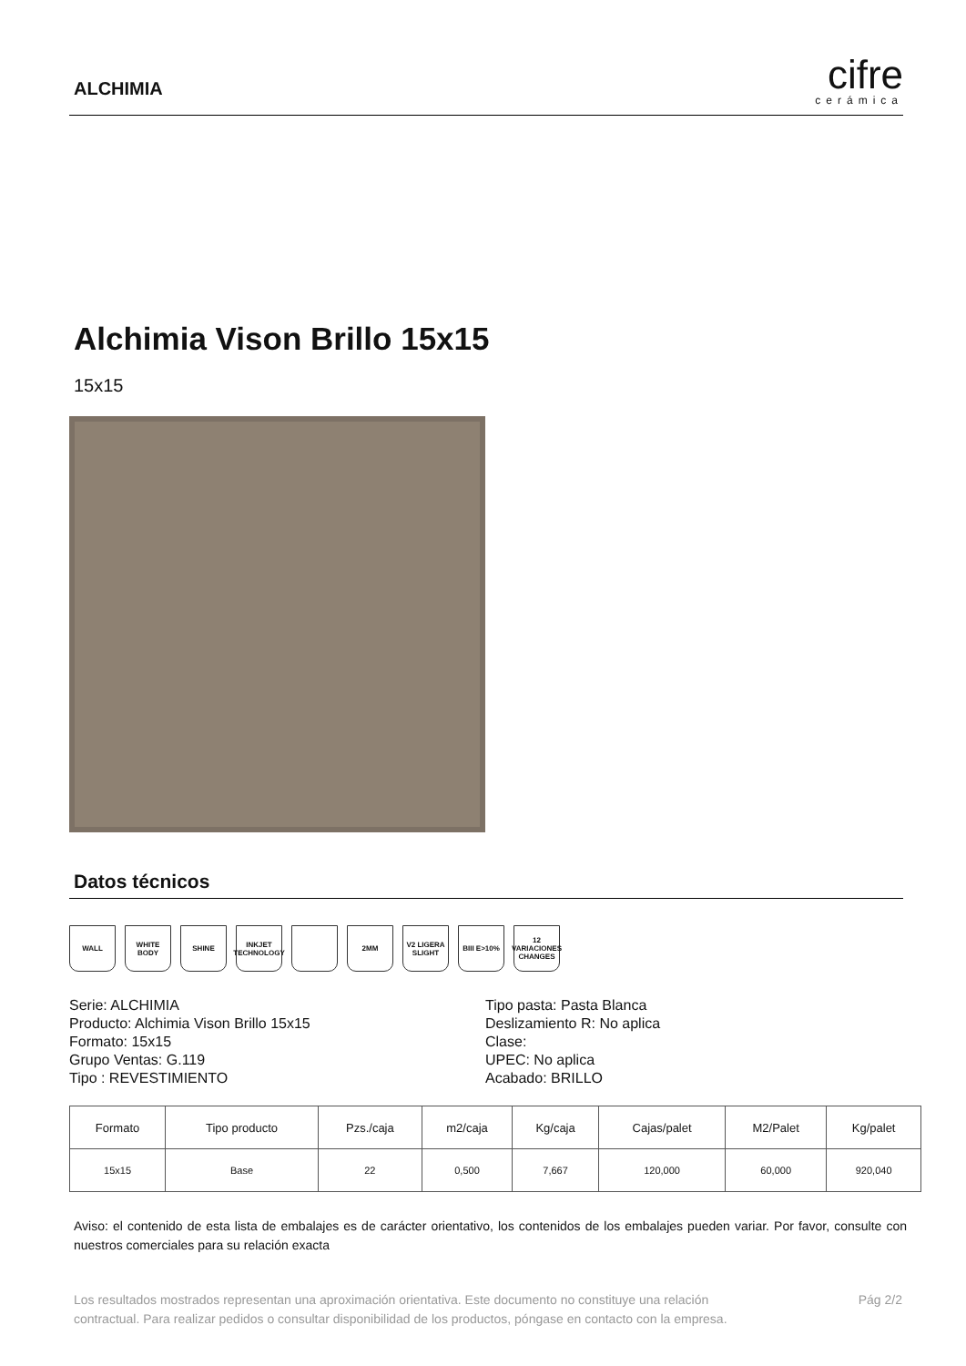ALCHIMIA
cifre
cerámica
Alchimia Vison Brillo 15x15
15x15
Datos técnicos
WALL WHITE BODY SHINE INKJET TECHNOLOGY
2MM V2 LIGERA SLIGHT
BIII E>10% 12 VARIACIONES CHANGES
Serie: ALCHIMIA
Producto: Alchimia Vison Brillo 15x15
Formato: 15x15
Grupo Ventas: G.119
Tipo : REVESTIMIENTO
Tipo pasta: Pasta Blanca
Deslizamiento R: No aplica
Clase:
UPEC: No aplica
Acabado: BRILLO
| Formato | Tipo producto | Pzs./caja | m2/caja | Kg/caja | Cajas/palet | M2/Palet | Kg/palet |
| --- | --- | --- | --- | --- | --- | --- | --- |
| 15x15 | Base | 22 | 0,500 | 7,667 | 120,000 | 60,000 | 920,040 |
Aviso: el contenido de esta lista de embalajes es de carácter orientativo, los contenidos de los embalajes pueden variar. Por favor, consulte con nuestros comerciales para su relación exacta
Los resultados mostrados representan una aproximación orientativa. Este documento no constituye una relación
contractual. Para realizar pedidos o consultar disponibilidad de los productos, póngase en contacto con la empresa.
Pág 2/2